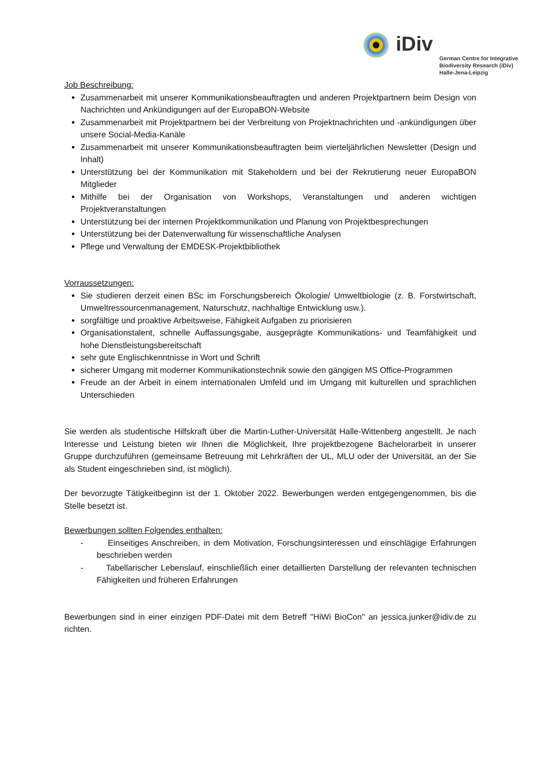iDiv
German Centre for Integrative
Biodiversity Research (iDiv)
Halle-Jena-Leipzig
Job Beschreibung:
Zusammenarbeit mit unserer Kommunikationsbeauftragten und anderen Projektpartnern beim Design von Nachrichten und Ankündigungen auf der EuropaBON-Website
Zusammenarbeit mit Projektpartnern bei der Verbreitung von Projektnachrichten und -ankündigungen über unsere Social-Media-Kanäle
Zusammenarbeit mit unserer Kommunikationsbeauftragten beim vierteljährlichen Newsletter (Design und Inhalt)
Unterstützung bei der Kommunikation mit Stakeholdern und bei der Rekrutierung neuer EuropaBON Mitglieder
Mithilfe bei der Organisation von Workshops, Veranstaltungen und anderen wichtigen Projektveranstaltungen
Unterstützung bei der internen Projektkommunikation und Planung von Projektbesprechungen
Unterstützung bei der Datenverwaltung für wissenschaftliche Analysen
Pflege und Verwaltung der EMDESK-Projektbibliothek
Vorraussetzungen:
Sie studieren derzeit einen BSc im Forschungsbereich Ökologie/ Umweltbiologie (z. B. Forstwirtschaft, Umweltressourcenmanagement, Naturschutz, nachhaltige Entwicklung usw.).
sorgfältige und proaktive Arbeitsweise, Fähigkeit Aufgaben zu priorisieren
Organisationstalent, schnelle Auffassungsgabe, ausgeprägte Kommunikations- und Teamfähigkeit und hohe Dienstleistungsbereitschaft
sehr gute Englischkenntnisse in Wort und Schrift
sicherer Umgang mit moderner Kommunikationstechnik sowie den gängigen MS Office-Programmen
Freude an der Arbeit in einem internationalen Umfeld und im Umgang mit kulturellen und sprachlichen Unterschieden
Sie werden als studentische Hilfskraft über die Martin-Luther-Universität Halle-Wittenberg angestellt. Je nach Interesse und Leistung bieten wir Ihnen die Möglichkeit, Ihre projektbezogene Bachelorarbeit in unserer Gruppe durchzuführen (gemeinsame Betreuung mit Lehrkräften der UL, MLU oder der Universität, an der Sie als Student eingeschrieben sind, ist möglich).
Der bevorzugte Tätigkeitbeginn ist der 1. Oktober 2022. Bewerbungen werden entgegengenommen, bis die Stelle besetzt ist.
Bewerbungen sollten Folgendes enthalten:
- Einseitiges Anschreiben, in dem Motivation, Forschungsinteressen und einschlägige Erfahrungen beschrieben werden
- Tabellarischer Lebenslauf, einschließlich einer detaillierten Darstellung der relevanten technischen Fähigkeiten und früheren Erfahrungen
Bewerbungen sind in einer einzigen PDF-Datei mit dem Betreff "HiWi BioCon" an jessica.junker@idiv.de zu richten.